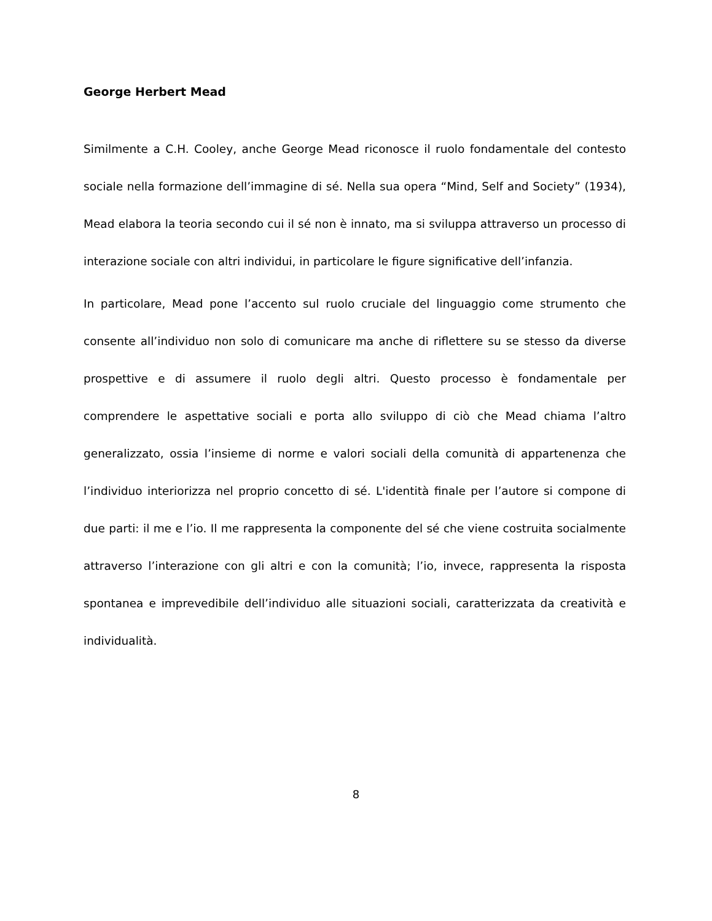George Herbert Mead
Similmente a C.H. Cooley, anche George Mead riconosce il ruolo fondamentale del contesto sociale nella formazione dell’immagine di sé. Nella sua opera “Mind, Self and Society” (1934), Mead elabora la teoria secondo cui il sé non è innato, ma si sviluppa attraverso un processo di interazione sociale con altri individui, in particolare le figure significative dell’infanzia.
In particolare, Mead pone l’accento sul ruolo cruciale del linguaggio come strumento che consente all’individuo non solo di comunicare ma anche di riflettere su se stesso da diverse prospettive e di assumere il ruolo degli altri. Questo processo è fondamentale per comprendere le aspettative sociali e porta allo sviluppo di ciò che Mead chiama l’altro generalizzato, ossia l’insieme di norme e valori sociali della comunità di appartenenza che l’individuo interiorizza nel proprio concetto di sé. L'identità finale per l’autore si compone di due parti: il me e l’io. Il me rappresenta la componente del sé che viene costruita socialmente attraverso l’interazione con gli altri e con la comunità; l’io, invece, rappresenta la risposta spontanea e imprevedibile dell’individuo alle situazioni sociali, caratterizzata da creatività e individualità.
8